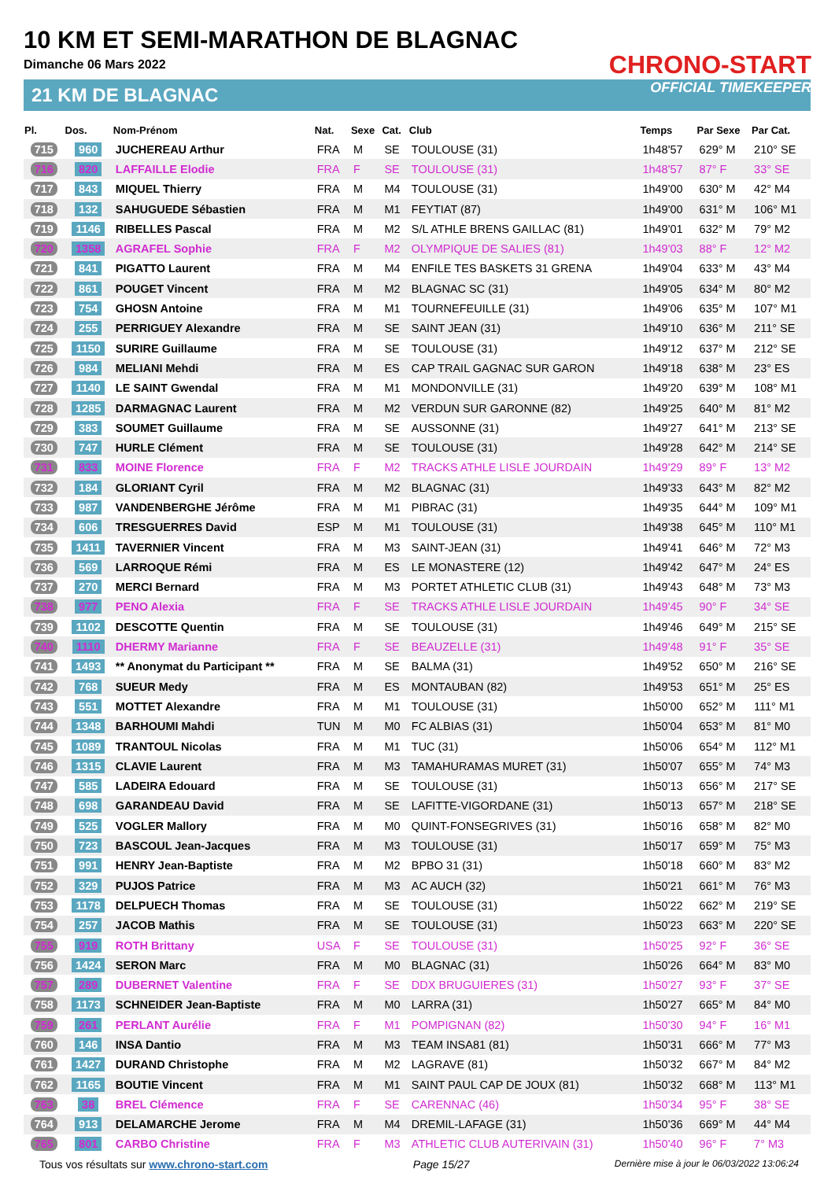10 KM ET SEMI-MARATHON DE BLAGNAC
Dimanche 06 Mars 2022
21 KM DE BLAGNAC
CHRONO-START
OFFICIAL TIMEKEEPER
| Pl. | Dos. | Nom-Prénom | Nat. | Sexe | Cat. | Club | Temps | Par Sexe | Par Cat. |
| --- | --- | --- | --- | --- | --- | --- | --- | --- | --- |
| 715 | 960 | JUCHEREAU Arthur | FRA | M | SE | TOULOUSE (31) | 1h48'57 | 629° M | 210° SE |
| 716 | 820 | LAFFAILLE Elodie | FRA | F | SE | TOULOUSE (31) | 1h48'57 | 87° F | 33° SE |
| 717 | 843 | MIQUEL Thierry | FRA | M | M4 | TOULOUSE (31) | 1h49'00 | 630° M | 42° M4 |
| 718 | 132 | SAHUGUEDE Sébastien | FRA | M | M1 | FEYTIAT (87) | 1h49'00 | 631° M | 106° M1 |
| 719 | 1146 | RIBELLES Pascal | FRA | M | M2 | S/L ATHLE BRENS GAILLAC (81) | 1h49'01 | 632° M | 79° M2 |
| 720 | 1358 | AGRAFEL Sophie | FRA | F | M2 | OLYMPIQUE DE SALIES (81) | 1h49'03 | 88° F | 12° M2 |
| 721 | 841 | PIGATTO Laurent | FRA | M | M4 | ENFILE TES BASKETS 31 GRENA | 1h49'04 | 633° M | 43° M4 |
| 722 | 861 | POUGET Vincent | FRA | M | M2 | BLAGNAC SC (31) | 1h49'05 | 634° M | 80° M2 |
| 723 | 754 | GHOSN Antoine | FRA | M | M1 | TOURNEFEUILLE (31) | 1h49'06 | 635° M | 107° M1 |
| 724 | 255 | PERRIGUEY Alexandre | FRA | M | SE | SAINT JEAN (31) | 1h49'10 | 636° M | 211° SE |
| 725 | 1150 | SURIRE Guillaume | FRA | M | SE | TOULOUSE (31) | 1h49'12 | 637° M | 212° SE |
| 726 | 984 | MELIANI Mehdi | FRA | M | ES | CAP TRAIL GAGNAC SUR GARON | 1h49'18 | 638° M | 23° ES |
| 727 | 1140 | LE SAINT Gwendal | FRA | M | M1 | MONDONVILLE (31) | 1h49'20 | 639° M | 108° M1 |
| 728 | 1285 | DARMAGNAC Laurent | FRA | M | M2 | VERDUN SUR GARONNE (82) | 1h49'25 | 640° M | 81° M2 |
| 729 | 383 | SOUMET Guillaume | FRA | M | SE | AUSSONNE (31) | 1h49'27 | 641° M | 213° SE |
| 730 | 747 | HURLE Clément | FRA | M | SE | TOULOUSE (31) | 1h49'28 | 642° M | 214° SE |
| 731 | 833 | MOINE Florence | FRA | F | M2 | TRACKS ATHLE LISLE JOURDAIN | 1h49'29 | 89° F | 13° M2 |
| 732 | 184 | GLORIANT Cyril | FRA | M | M2 | BLAGNAC (31) | 1h49'33 | 643° M | 82° M2 |
| 733 | 987 | VANDENBERGHE Jérôme | FRA | M | M1 | PIBRAC (31) | 1h49'35 | 644° M | 109° M1 |
| 734 | 606 | TRESGUERRES David | ESP | M | M1 | TOULOUSE (31) | 1h49'38 | 645° M | 110° M1 |
| 735 | 1411 | TAVERNIER Vincent | FRA | M | M3 | SAINT-JEAN (31) | 1h49'41 | 646° M | 72° M3 |
| 736 | 569 | LARROQUE Rémi | FRA | M | ES | LE MONASTERE (12) | 1h49'42 | 647° M | 24° ES |
| 737 | 270 | MERCI Bernard | FRA | M | M3 | PORTET ATHLETIC CLUB (31) | 1h49'43 | 648° M | 73° M3 |
| 738 | 977 | PENO Alexia | FRA | F | SE | TRACKS ATHLE LISLE JOURDAIN | 1h49'45 | 90° F | 34° SE |
| 739 | 1102 | DESCOTTE Quentin | FRA | M | SE | TOULOUSE (31) | 1h49'46 | 649° M | 215° SE |
| 740 | 1110 | DHERMY Marianne | FRA | F | SE | BEAUZELLE (31) | 1h49'48 | 91° F | 35° SE |
| 741 | 1493 | ** Anonymat du Participant ** | FRA | M | SE | BALMA (31) | 1h49'52 | 650° M | 216° SE |
| 742 | 768 | SUEUR Medy | FRA | M | ES | MONTAUBAN (82) | 1h49'53 | 651° M | 25° ES |
| 743 | 551 | MOTTET Alexandre | FRA | M | M1 | TOULOUSE (31) | 1h50'00 | 652° M | 111° M1 |
| 744 | 1348 | BARHOUMI Mahdi | TUN | M | M0 | FC ALBIAS (31) | 1h50'04 | 653° M | 81° M0 |
| 745 | 1089 | TRANTOUL Nicolas | FRA | M | M1 | TUC (31) | 1h50'06 | 654° M | 112° M1 |
| 746 | 1315 | CLAVIE Laurent | FRA | M | M3 | TAMAHURAMAS MURET (31) | 1h50'07 | 655° M | 74° M3 |
| 747 | 585 | LADEIRA Edouard | FRA | M | SE | TOULOUSE (31) | 1h50'13 | 656° M | 217° SE |
| 748 | 698 | GARANDEAU David | FRA | M | SE | LAFITTE-VIGORDANE (31) | 1h50'13 | 657° M | 218° SE |
| 749 | 525 | VOGLER Mallory | FRA | M | M0 | QUINT-FONSEGRIVES (31) | 1h50'16 | 658° M | 82° M0 |
| 750 | 723 | BASCOUL Jean-Jacques | FRA | M | M3 | TOULOUSE (31) | 1h50'17 | 659° M | 75° M3 |
| 751 | 991 | HENRY Jean-Baptiste | FRA | M | M2 | BPBO 31 (31) | 1h50'18 | 660° M | 83° M2 |
| 752 | 329 | PUJOS Patrice | FRA | M | M3 | AC AUCH (32) | 1h50'21 | 661° M | 76° M3 |
| 753 | 1178 | DELPUECH Thomas | FRA | M | SE | TOULOUSE (31) | 1h50'22 | 662° M | 219° SE |
| 754 | 257 | JACOB Mathis | FRA | M | SE | TOULOUSE (31) | 1h50'23 | 663° M | 220° SE |
| 755 | 919 | ROTH Brittany | USA | F | SE | TOULOUSE (31) | 1h50'25 | 92° F | 36° SE |
| 756 | 1424 | SERON Marc | FRA | M | M0 | BLAGNAC (31) | 1h50'26 | 664° M | 83° M0 |
| 757 | 289 | DUBERNET Valentine | FRA | F | SE | DDX BRUGUIERES (31) | 1h50'27 | 93° F | 37° SE |
| 758 | 1173 | SCHNEIDER Jean-Baptiste | FRA | M | M0 | LARRA (31) | 1h50'27 | 665° M | 84° M0 |
| 759 | 261 | PERLANT Aurélie | FRA | F | M1 | POMPIGNAN (82) | 1h50'30 | 94° F | 16° M1 |
| 760 | 146 | INSA Dantio | FRA | M | M3 | TEAM INSA81 (81) | 1h50'31 | 666° M | 77° M3 |
| 761 | 1427 | DURAND Christophe | FRA | M | M2 | LAGRAVE (81) | 1h50'32 | 667° M | 84° M2 |
| 762 | 1165 | BOUTIE Vincent | FRA | M | M1 | SAINT PAUL CAP DE JOUX (81) | 1h50'32 | 668° M | 113° M1 |
| 763 | 38 | BREL Clémence | FRA | F | SE | CARENNAC (46) | 1h50'34 | 95° F | 38° SE |
| 764 | 913 | DELAMARCHE Jerome | FRA | M | M4 | DREMIL-LAFAGE (31) | 1h50'36 | 669° M | 44° M4 |
| 765 | 801 | CARBO Christine | FRA | F | M3 | ATHLETIC CLUB AUTERIVAIN (31) | 1h50'40 | 96° F | 7° M3 |
Tous vos résultats sur www.chrono-start.com Page 15/27 Dernière mise à jour le 06/03/2022 13:06:24